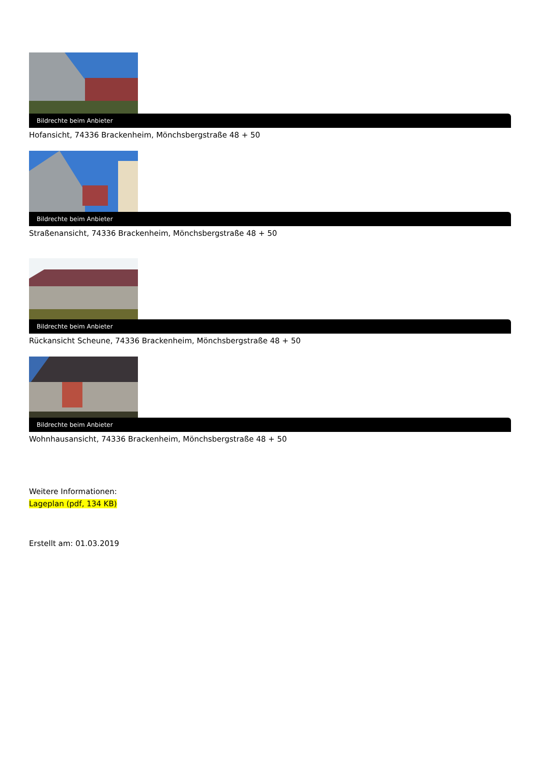Bildrechte beim Anbieter
Hofansicht, 74336 Brackenheim, Mönchsbergstraße 48 + 50
Bildrechte beim Anbieter
Straßenansicht, 74336 Brackenheim, Mönchsbergstraße 48 + 50
Bildrechte beim Anbieter
Rückansicht Scheune, 74336 Brackenheim, Mönchsbergstraße 48 + 50
Bildrechte beim Anbieter
Wohnhausansicht, 74336 Brackenheim, Mönchsbergstraße 48 + 50
Weitere Informationen:
Lageplan (pdf, 134 KB)
Erstellt am: 01.03.2019